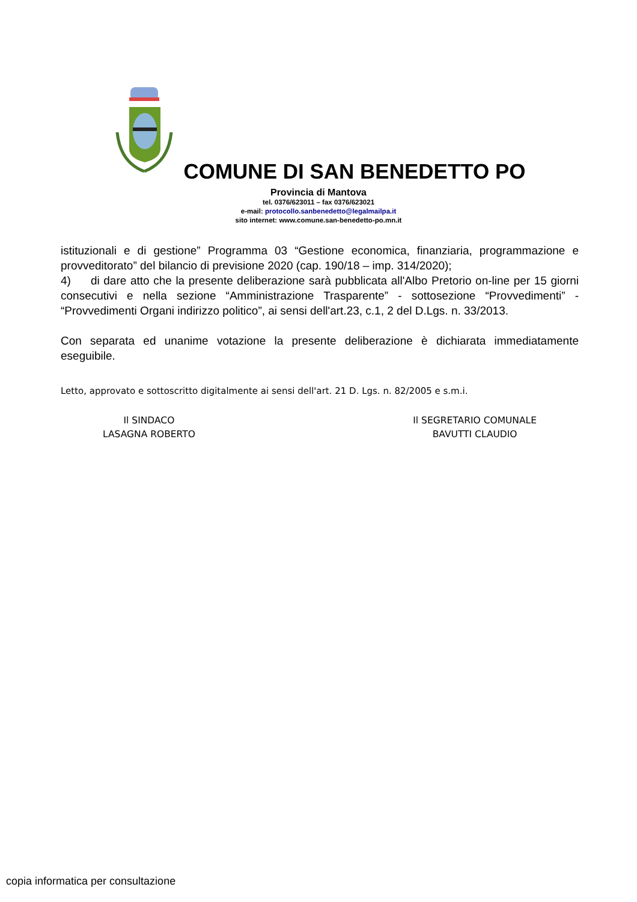COMUNE DI SAN BENEDETTO PO
Provincia di Mantova
tel. 0376/623011 – fax 0376/623021
e-mail: protocollo.sanbenedetto@legalmailpa.it
sito internet: www.comune.san-benedetto-po.mn.it
istituzionali e di gestione” Programma 03 “Gestione economica, finanziaria, programmazione e provveditorato” del bilancio di previsione 2020 (cap. 190/18 – imp. 314/2020);
4) di dare atto che la presente deliberazione sarà pubblicata all'Albo Pretorio on-line per 15 giorni consecutivi e nella sezione “Amministrazione Trasparente” - sottosezione “Provvedimenti” - “Provvedimenti Organi indirizzo politico”, ai sensi dell'art.23, c.1, 2 del D.Lgs. n. 33/2013.
Con separata ed unanime votazione la presente deliberazione è dichiarata immediatamente eseguibile.
Letto, approvato e sottoscritto digitalmente ai sensi dell'art. 21 D. Lgs. n. 82/2005 e s.m.i.
Il SINDACO
LASAGNA ROBERTO
Il SEGRETARIO COMUNALE
BAVUTTI CLAUDIO
copia informatica per consultazione